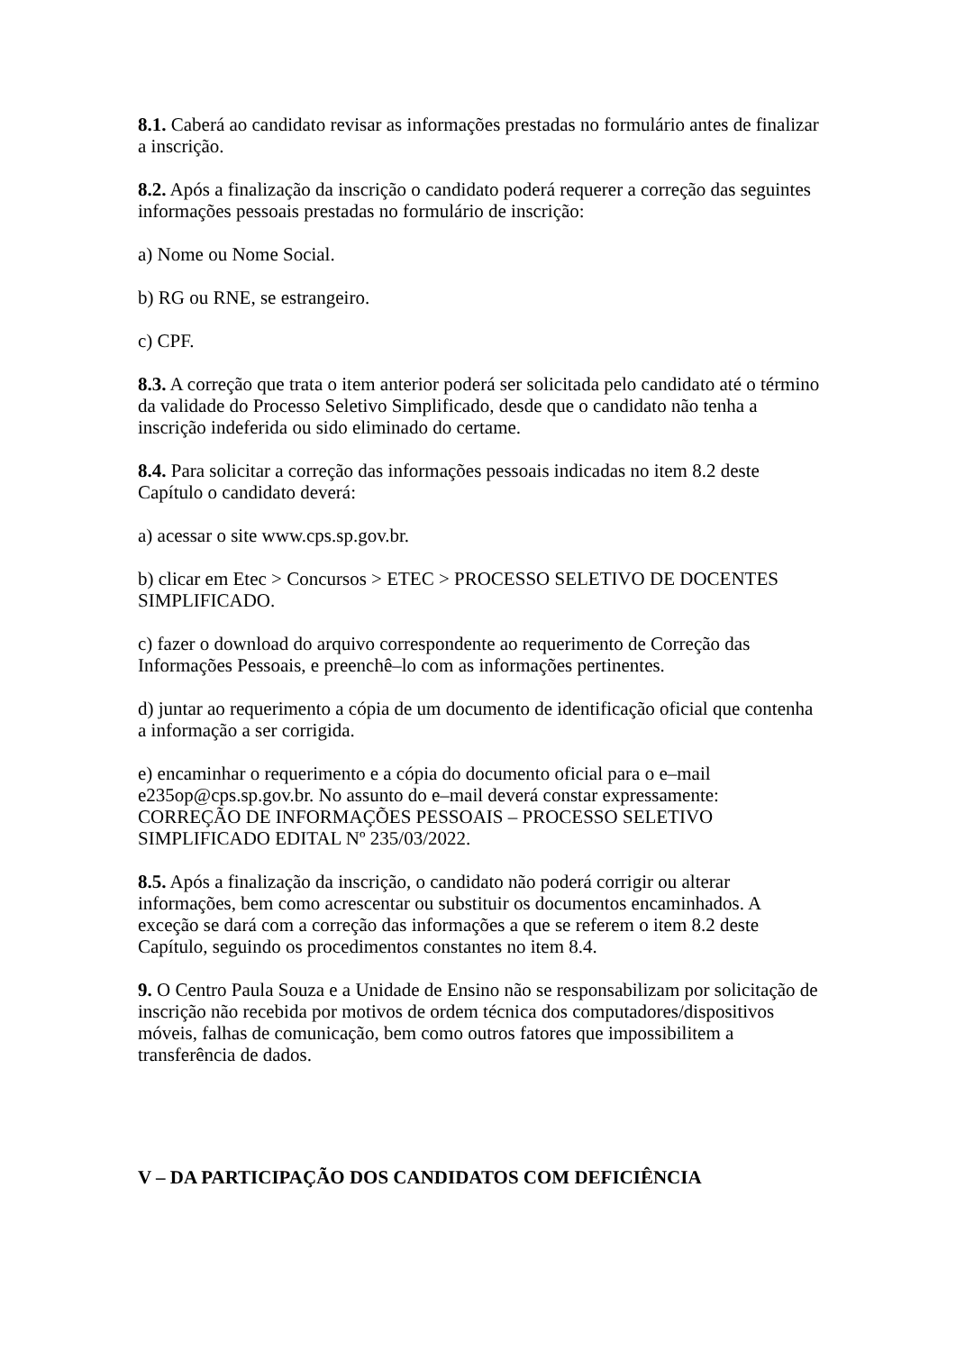8.1. Caberá ao candidato revisar as informações prestadas no formulário antes de finalizar a inscrição.
8.2. Após a finalização da inscrição o candidato poderá requerer a correção das seguintes informações pessoais prestadas no formulário de inscrição:
a) Nome ou Nome Social.
b) RG ou RNE, se estrangeiro.
c) CPF.
8.3. A correção que trata o item anterior poderá ser solicitada pelo candidato até o término da validade do Processo Seletivo Simplificado, desde que o candidato não tenha a inscrição indeferida ou sido eliminado do certame.
8.4. Para solicitar a correção das informações pessoais indicadas no item 8.2 deste Capítulo o candidato deverá:
a) acessar o site www.cps.sp.gov.br.
b) clicar em Etec > Concursos > ETEC > PROCESSO SELETIVO DE DOCENTES SIMPLIFICADO.
c) fazer o download do arquivo correspondente ao requerimento de Correção das Informações Pessoais, e preenchê–lo com as informações pertinentes.
d) juntar ao requerimento a cópia de um documento de identificação oficial que contenha a informação a ser corrigida.
e) encaminhar o requerimento e a cópia do documento oficial para o e–mail e235op@cps.sp.gov.br. No assunto do e–mail deverá constar expressamente: CORREÇÃO DE INFORMAÇÕES PESSOAIS – PROCESSO SELETIVO SIMPLIFICADO EDITAL Nº 235/03/2022.
8.5. Após a finalização da inscrição, o candidato não poderá corrigir ou alterar informações, bem como acrescentar ou substituir os documentos encaminhados. A exceção se dará com a correção das informações a que se referem o item 8.2 deste Capítulo, seguindo os procedimentos constantes no item 8.4.
9. O Centro Paula Souza e a Unidade de Ensino não se responsabilizam por solicitação de inscrição não recebida por motivos de ordem técnica dos computadores/dispositivos móveis, falhas de comunicação, bem como outros fatores que impossibilitem a transferência de dados.
V – DA PARTICIPAÇÃO DOS CANDIDATOS COM DEFICIÊNCIA